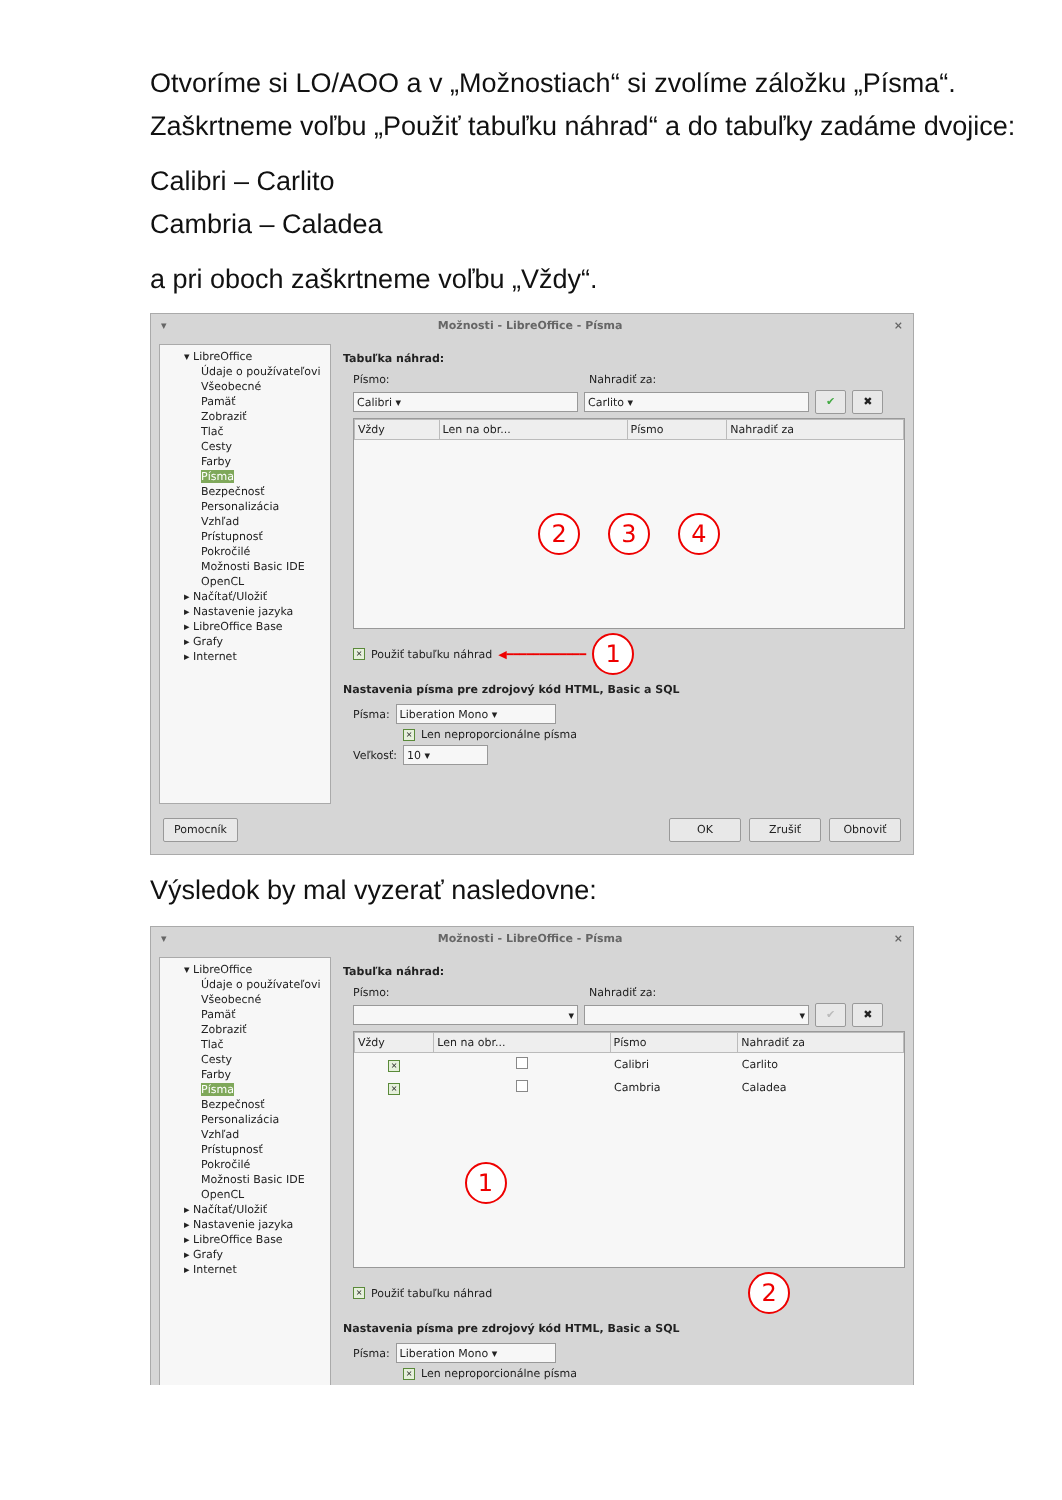Otvoríme si LO/AOO a v „Možnostiach“ si zvolíme záložku „Písma“. Zaškrtneme voľbu „Použiť tabuľku náhrad“ a do tabuľky zadáme dvojice:
Calibri – Carlito
Cambria – Caladea
a pri oboch zaškrtneme voľbu „Vždy“.
▾ Možnosti - LibreOffice - Písma ×
▾ LibreOffice
Údaje o používateľovi
Všeobecné
Pamäť
Zobraziť
Tlač
Cesty
Farby
Písma
Bezpečnosť
Personalizácia
Vzhľad
Prístupnosť
Pokročilé
Možnosti Basic IDE
OpenCL
▸ Načítať/Uložiť
▸ Nastavenie jazyka
▸ LibreOffice Base
▸ Grafy
▸ Internet
Tabuľka náhrad:
Písmo: Nahradiť za:
Calibri ▾ Carlito ▾
✔ ✖
| Vždy | Len na obr... | Písmo | Nahradiť za |
| --- | --- | --- | --- |
| 2 3 4 | | | |
× Použiť tabuľku náhrad ◀━━━━━━━━━━━━ 1
Nastavenia písma pre zdrojový kód HTML, Basic a SQL
Písma:
Liberation Mono ▾
× Len neproporcionálne písma
Veľkosť:
10 ▾
Pomocník OK Zrušiť Obnoviť
Výsledok by mal vyzerať nasledovne:
▾ Možnosti - LibreOffice - Písma ×
▾ LibreOffice
Údaje o používateľovi
Všeobecné
Pamäť
Zobraziť
Tlač
Cesty
Farby
Písma
Bezpečnosť
Personalizácia
Vzhľad
Prístupnosť
Pokročilé
Možnosti Basic IDE
OpenCL
▸ Načítať/Uložiť
▸ Nastavenie jazyka
▸ LibreOffice Base
▸ Grafy
▸ Internet
Tabuľka náhrad:
Písmo: Nahradiť za:
▾ ▾
✔ ✖
| Vždy | Len na obr... | Písmo | Nahradiť za |
| --- | --- | --- | --- |
| × | | Calibri | Carlito |
| × | | Cambria | Caladea |
| 1 | | | |
× Použiť tabuľku náhrad 2
Nastavenia písma pre zdrojový kód HTML, Basic a SQL
Písma:
Liberation Mono ▾
× Len neproporcionálne písma